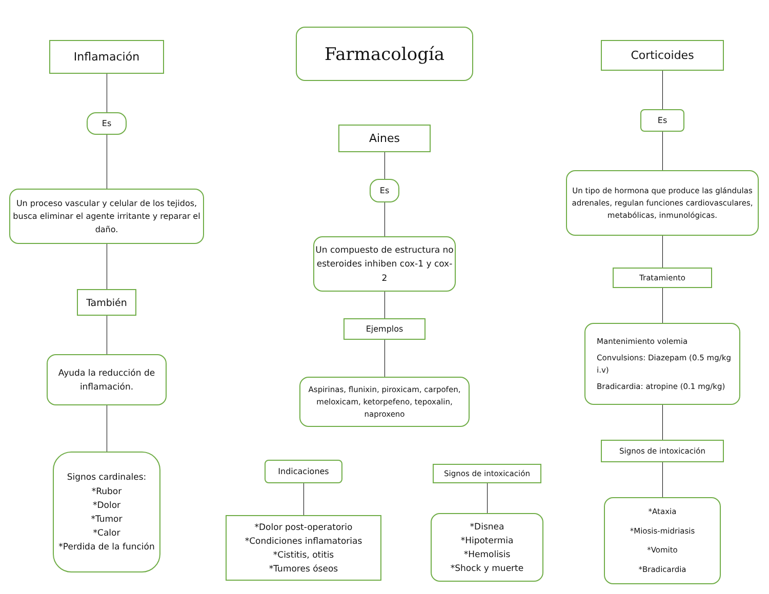Farmacología
Inflamación
Es
Un proceso vascular y celular de los tejidos, busca eliminar el agente irritante y reparar el daño.
También
Ayuda la reducción de inflamación.
Signos cardinales:
*Rubor
*Dolor
*Tumor
*Calor
*Perdida de la función
Aines
Es
Un compuesto de estructura no esteroides inhiben cox-1 y cox-2
Ejemplos
Aspirinas, flunixin, piroxicam, carpofen, meloxicam, ketorpefeno, tepoxalin, naproxeno
Indicaciones
*Dolor post-operatorio
*Condiciones inflamatorias
*Cistitis, otitis
*Tumores óseos
Signos de intoxicación
*Disnea
*Hipotermia
*Hemolisis
*Shock y muerte
Corticoides
Es
Un tipo de hormona que produce las glándulas adrenales, regulan funciones cardiovasculares, metabólicas, inmunológicas.
Tratamiento
Mantenimiento volemia
Convulsions: Diazepam (0.5 mg/kg i.v)
Bradicardia: atropine (0.1 mg/kg)
Signos de intoxicación
*Ataxia
*Miosis-midriasis
*Vomito
*Bradicardia